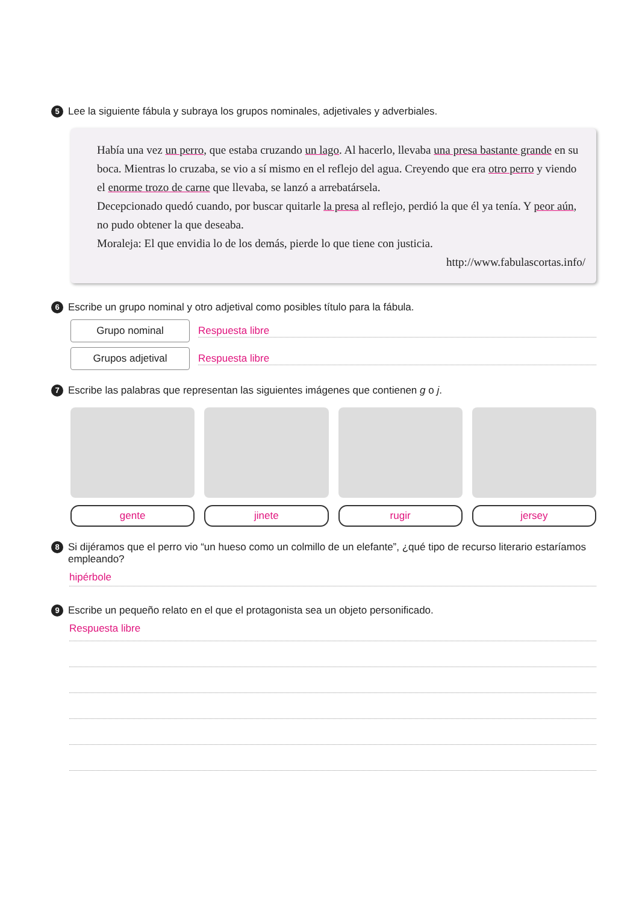5 Lee la siguiente fábula y subraya los grupos nominales, adjetivales y adverbiales.
Había una vez un perro, que estaba cruzando un lago. Al hacerlo, llevaba una presa bastante grande en su boca. Mientras lo cruzaba, se vio a sí mismo en el reflejo del agua. Creyendo que era otro perro y viendo el enorme trozo de carne que llevaba, se lanzó a arrebatársela.
Decepcionado quedó cuando, por buscar quitarle la presa al reflejo, perdió la que él ya tenía. Y peor aún, no pudo obtener la que deseaba.
Moraleja: El que envidia lo de los demás, pierde lo que tiene con justicia.
http://www.fabulascortas.info/
6 Escribe un grupo nominal y otro adjetival como posibles título para la fábula.
Grupo nominal
Respuesta libre
Grupos adjetival
Respuesta libre
7 Escribe las palabras que representan las siguientes imágenes que contienen g o j.
gente jinete rugir jersey
8 Si dijéramos que el perro vio “un hueso como un colmillo de un elefante”, ¿qué tipo de recurso literario estaríamos empleando?
hipérbole
9 Escribe un pequeño relato en el que el protagonista sea un objeto personificado.
Respuesta libre